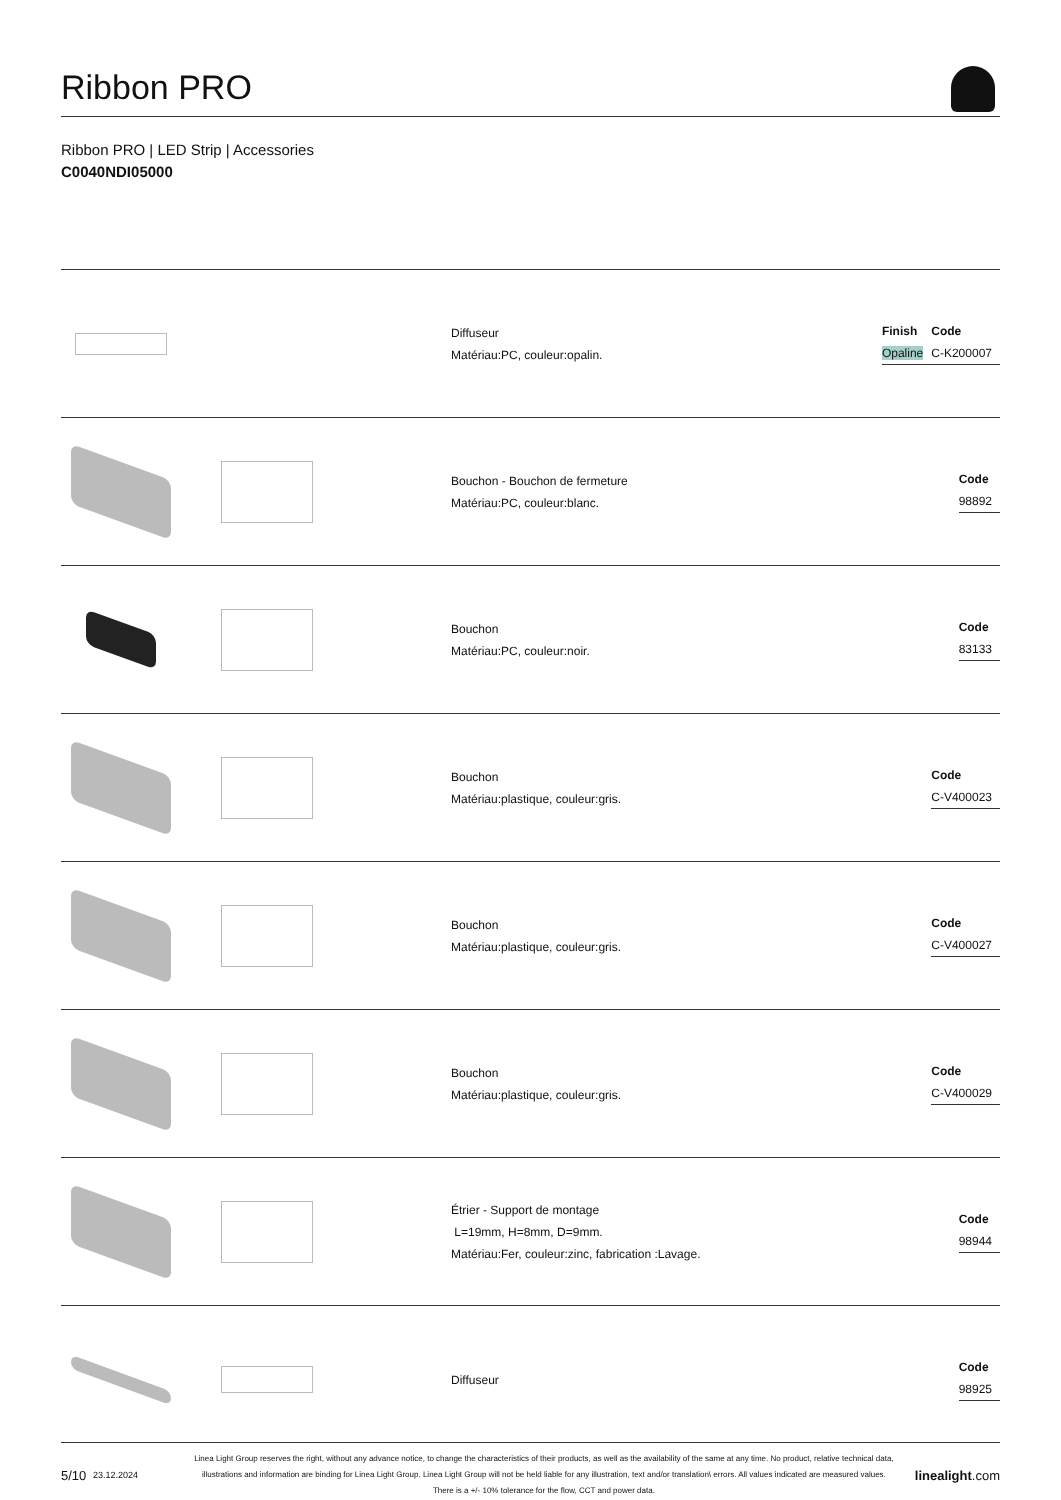Ribbon PRO
Ribbon PRO | LED Strip | Accessories
C0040NDI05000
Diffuseur
Matériau:PC, couleur:opalin.
| Finish | Code |
| --- | --- |
| Opaline | C-K200007 |
Bouchon - Bouchon de fermeture
Matériau:PC, couleur:blanc.
| Code |
| --- |
| 98892 |
Bouchon
Matériau:PC, couleur:noir.
| Code |
| --- |
| 83133 |
Bouchon
Matériau:plastique, couleur:gris.
| Code |
| --- |
| C-V400023 |
Bouchon
Matériau:plastique, couleur:gris.
| Code |
| --- |
| C-V400027 |
Bouchon
Matériau:plastique, couleur:gris.
| Code |
| --- |
| C-V400029 |
Étrier - Support de montage
L=19mm, H=8mm, D=9mm.
Matériau:Fer, couleur:zinc, fabrication :Lavage.
| Code |
| --- |
| 98944 |
Diffuseur
| Code |
| --- |
| 98925 |
5/10 23.12.2024 Linea Light Group reserves the right, without any advance notice, to change the characteristics of their products, as well as the availability of the same at any time. No product, relative technical data, illustrations and information are binding for Linea Light Group. Linea Light Group will not be held liable for any illustration, text and/or translation\ errors. All values indicated are measured values. There is a +/- 10% tolerance for the flow, CCT and power data. linealight.com